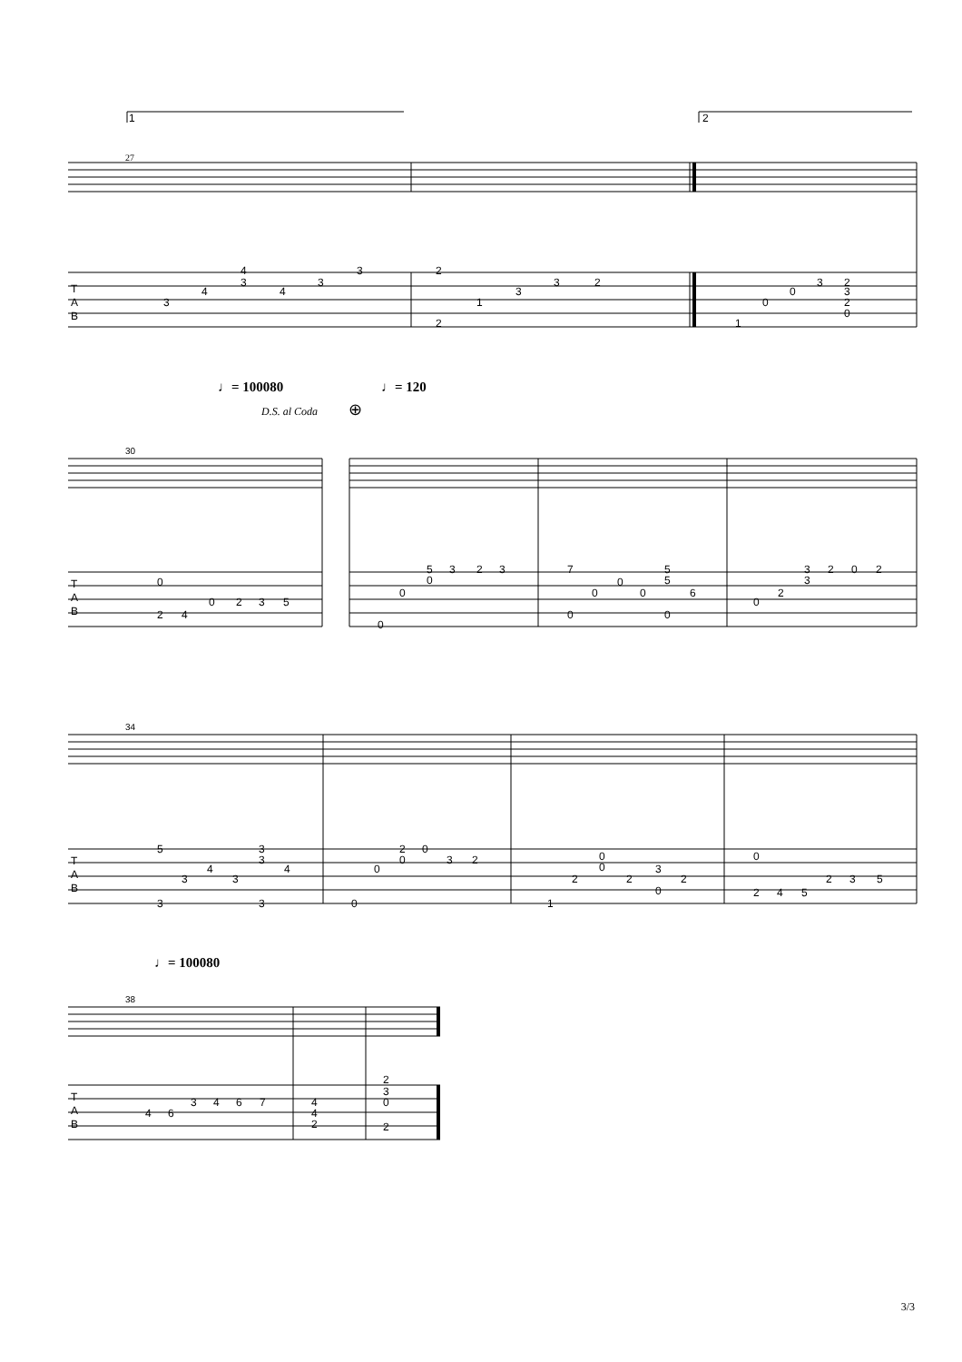1
2
27
T
A
B
3
4
4
3
4
3
3
2
2
1
3
3
2
1
0
0
3
2
3
2
0
♩= 100080 ♩= 120
D.S. al Coda ⊕
30
T
A
B
0
2
4
0
2
3
5
0
0
5
0
3
2
3
7
0
0
0
0
5
5
0
6
0
2
3
3
2
0
2
34
T
A
B
5
3
3
4
3
3
3
3
4
0
0
2
0
0
3
2
1
2
0
0
2
3
0
2
0
2
4
5
2
3
5
♩= 100080
38
T
A
B
4
6
3
4
6
7
4
4
2
2
3
0
2
3/3